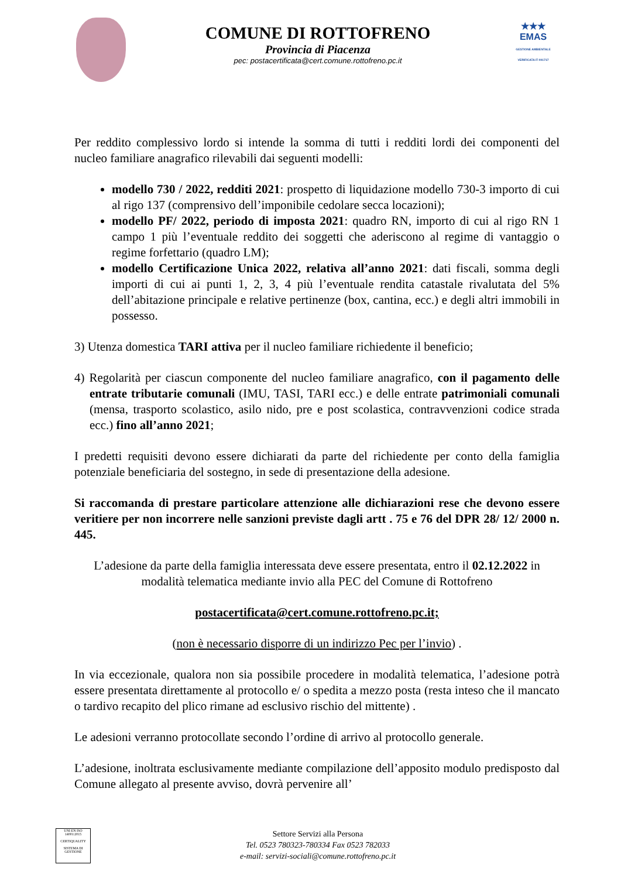COMUNE DI ROTTOFRENO
Provincia di Piacenza
pec: postacertificata@cert.comune.rottofreno.pc.it
★★★
EMAS
GESTIONE AMBIENTALE VERIFICATA IT-001717
Per reddito complessivo lordo si intende la somma di tutti i redditi lordi dei componenti del nucleo familiare anagrafico rilevabili dai seguenti modelli:
modello 730 / 2022, redditi 2021: prospetto di liquidazione modello 730-3 importo di cui al rigo 137 (comprensivo dell’imponibile cedolare secca locazioni);
modello PF/ 2022, periodo di imposta 2021: quadro RN, importo di cui al rigo RN 1 campo 1 più l’eventuale reddito dei soggetti che aderiscono al regime di vantaggio o regime forfettario (quadro LM);
modello Certificazione Unica 2022, relativa all’anno 2021: dati fiscali, somma degli importi di cui ai punti 1, 2, 3, 4 più l’eventuale rendita catastale rivalutata del 5% dell’abitazione principale e relative pertinenze (box, cantina, ecc.) e degli altri immobili in possesso.
3) Utenza domestica TARI attiva per il nucleo familiare richiedente il beneficio;
4) Regolarità per ciascun componente del nucleo familiare anagrafico, con il pagamento delle entrate tributarie comunali (IMU, TASI, TARI ecc.) e delle entrate patrimoniali comunali (mensa, trasporto scolastico, asilo nido, pre e post scolastica, contravvenzioni codice strada ecc.) fino all’anno 2021;
I predetti requisiti devono essere dichiarati da parte del richiedente per conto della famiglia potenziale beneficiaria del sostegno, in sede di presentazione della adesione.
Si raccomanda di prestare particolare attenzione alle dichiarazioni rese che devono essere veritiere per non incorrere nelle sanzioni previste dagli artt . 75 e 76 del DPR 28/ 12/ 2000 n. 445.
L’adesione da parte della famiglia interessata deve essere presentata, entro il 02.12.2022 in modalità telematica mediante invio alla PEC del Comune di Rottofreno
postacertificata@cert.comune.rottofreno.pc.it;
(non è necessario disporre di un indirizzo Pec per l’invio) .
In via eccezionale, qualora non sia possibile procedere in modalità telematica, l’adesione potrà essere presentata direttamente al protocollo e/ o spedita a mezzo posta (resta inteso che il mancato o tardivo recapito del plico rimane ad esclusivo rischio del mittente) .
Le adesioni verranno protocollate secondo l’ordine di arrivo al protocollo generale.
L’adesione, inoltrata esclusivamente mediante compilazione dell’apposito modulo predisposto dal Comune allegato al presente avviso, dovrà pervenire all’
UNI EN ISO 14001:2015
CERTIQUALITY
SISTEMA DI GESTIONE
Settore Servizi alla Persona
Tel. 0523 780323-780334 Fax 0523 782033
e-mail: servizi-sociali@comune.rottofreno.pc.it